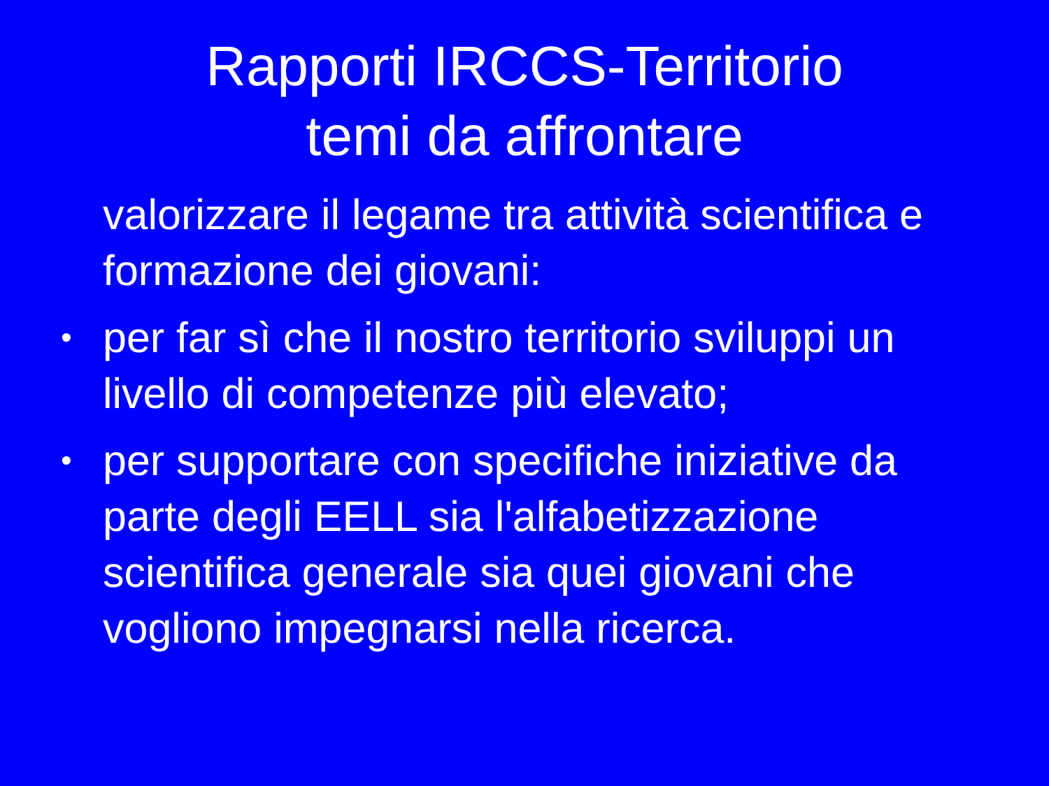Rapporti IRCCS-Territorio
temi da affrontare
valorizzare il legame tra attività scientifica e formazione dei giovani:
• per far sì che il nostro territorio sviluppi un livello di competenze più elevato;
• per supportare con specifiche iniziative da parte degli EELL sia l'alfabetizzazione scientifica generale sia quei giovani che vogliono impegnarsi nella ricerca.